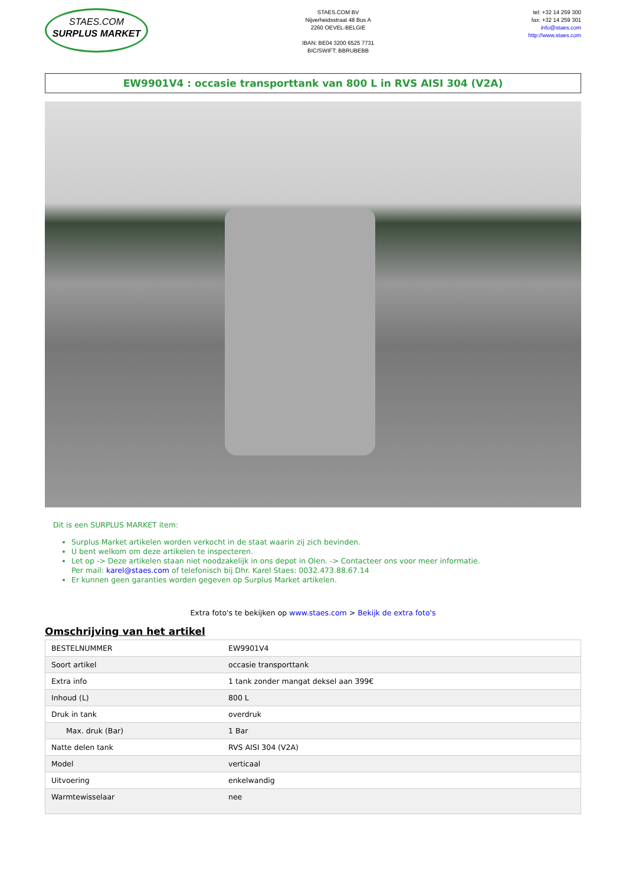STAES.COM
SURPLUS MARKET
STAES.COM BV
Nijverheidsstraat 48 Bus A
2260 OEVEL-BELGIE
IBAN: BE04 3200 6525 7731
BIC/SWIFT: BBRUBEBB
tel: +32 14 259 300
fax: +32 14 259 301
info@staes.com
http://www.staes.com
EW9901V4 : occasie transporttank van 800 L in RVS AISI 304 (V2A)
Dit is een SURPLUS MARKET item:
Surplus Market artikelen worden verkocht in de staat waarin zij zich bevinden.
U bent welkom om deze artikelen te inspecteren.
Let op -> Deze artikelen staan niet noodzakelijk in ons depot in Olen. -> Contacteer ons voor meer informatie.
Per mail: karel@staes.com of telefonisch bij Dhr. Karel Staes: 0032.473.88.67.14
Er kunnen geen garanties worden gegeven op Surplus Market artikelen.
Extra foto's te bekijken op www.staes.com > Bekijk de extra foto's
Omschrijving van het artikel
| BESTELNUMMER | EW9901V4 |
| Soort artikel | occasie transporttank |
| Extra info | 1 tank zonder mangat deksel aan 399€ |
| Inhoud (L) | 800 L |
| Druk in tank | overdruk |
| Max. druk (Bar) | 1 Bar |
| Natte delen tank | RVS AISI 304 (V2A) |
| Model | verticaal |
| Uitvoering | enkelwandig |
| Warmtewisselaar | nee |